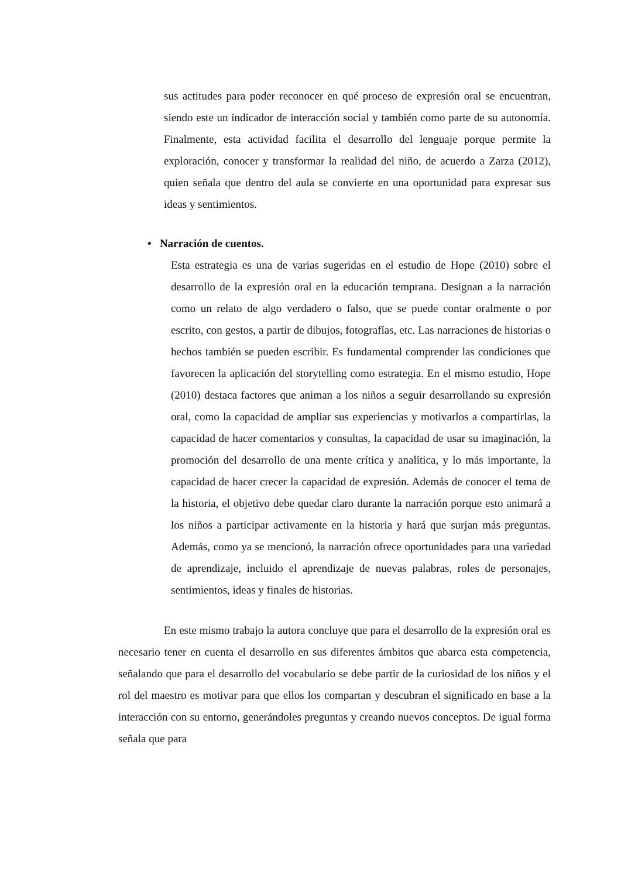sus actitudes para poder reconocer en qué proceso de expresión oral se encuentran, siendo este un indicador de interacción social y también como parte de su autonomía. Finalmente, esta actividad facilita el desarrollo del lenguaje porque permite la exploración, conocer y transformar la realidad del niño, de acuerdo a Zarza (2012), quien señala que dentro del aula se convierte en una oportunidad para expresar sus ideas y sentimientos.
• Narración de cuentos.
Esta estrategia es una de varias sugeridas en el estudio de Hope (2010) sobre el desarrollo de la expresión oral en la educación temprana. Designan a la narración como un relato de algo verdadero o falso, que se puede contar oralmente o por escrito, con gestos, a partir de dibujos, fotografías, etc. Las narraciones de historias o hechos también se pueden escribir. Es fundamental comprender las condiciones que favorecen la aplicación del storytelling como estrategia. En el mismo estudio, Hope (2010) destaca factores que animan a los niños a seguir desarrollando su expresión oral, como la capacidad de ampliar sus experiencias y motivarlos a compartirlas, la capacidad de hacer comentarios y consultas, la capacidad de usar su imaginación, la promoción del desarrollo de una mente crítica y analítica, y lo más importante, la capacidad de hacer crecer la capacidad de expresión. Además de conocer el tema de la historia, el objetivo debe quedar claro durante la narración porque esto animará a los niños a participar activamente en la historia y hará que surjan más preguntas. Además, como ya se mencionó, la narración ofrece oportunidades para una variedad de aprendizaje, incluido el aprendizaje de nuevas palabras, roles de personajes, sentimientos, ideas y finales de historias.
En este mismo trabajo la autora concluye que para el desarrollo de la expresión oral es necesario tener en cuenta el desarrollo en sus diferentes ámbitos que abarca esta competencia, señalando que para el desarrollo del vocabulario se debe partir de la curiosidad de los niños y el rol del maestro es motivar para que ellos los compartan y descubran el significado en base a la interacción con su entorno, generándoles preguntas y creando nuevos conceptos. De igual forma señala que para